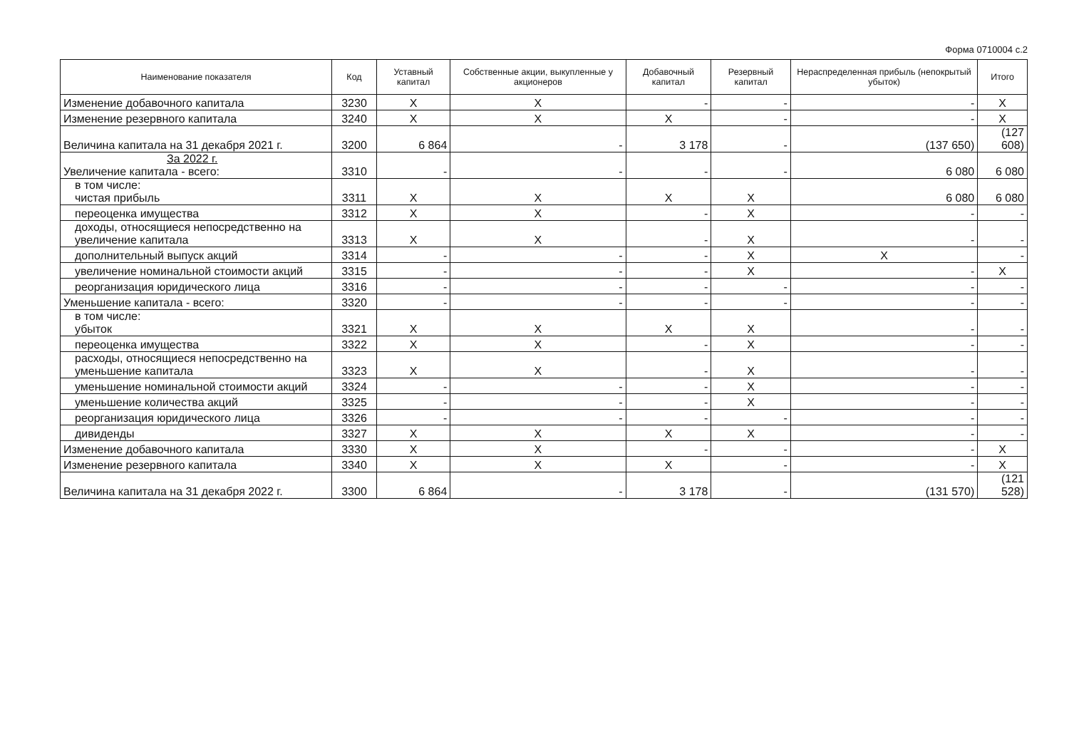Форма 0710004 с.2
| Наименование показателя | Код | Уставный капитал | Собственные акции, выкупленные у акционеров | Добавочный капитал | Резервный капитал | Нераспределенная прибыль (непокрытый убыток) | Итого |
| --- | --- | --- | --- | --- | --- | --- | --- |
| Изменение добавочного капитала | 3230 | X | X | - | - | - | X |
| Изменение резервного капитала | 3240 | X | X | X | - | - | X |
| Величина капитала на 31 декабря 2021 г. | 3200 | 6 864 | - | 3 178 | - | (137 650) | (127 608) |
| За 2022 г. Увеличение капитала - всего: | 3310 | - | - | - | - | 6 080 | 6 080 |
| в том числе: чистая прибыль | 3311 | X | X | X | X | 6 080 | 6 080 |
| переоценка имущества | 3312 | X | X | - | X | - | - |
| доходы, относящиеся непосредственно на увеличение капитала | 3313 | X | X | - | X | - | - |
| дополнительный выпуск акций | 3314 | - | - | - | X | X | - |
| увеличение номинальной стоимости акций | 3315 | - | - | - | X | - | X |
| реорганизация юридического лица | 3316 | - | - | - | - | - | - |
| Уменьшение капитала - всего: | 3320 | - | - | - | - | - | - |
| в том числе: убыток | 3321 | X | X | X | X | - | - |
| переоценка имущества | 3322 | X | X | - | X | - | - |
| расходы, относящиеся непосредственно на уменьшение капитала | 3323 | X | X | - | X | - | - |
| уменьшение номинальной стоимости акций | 3324 | - | - | - | X | - | - |
| уменьшение количества акций | 3325 | - | - | - | X | - | - |
| реорганизация юридического лица | 3326 | - | - | - | - | - | - |
| дивиденды | 3327 | X | X | X | X | - | - |
| Изменение добавочного капитала | 3330 | X | X | - | - | - | X |
| Изменение резервного капитала | 3340 | X | X | X | - | - | X |
| Величина капитала на 31 декабря 2022 г. | 3300 | 6 864 | - | 3 178 | - | (131 570) | (121 528) |